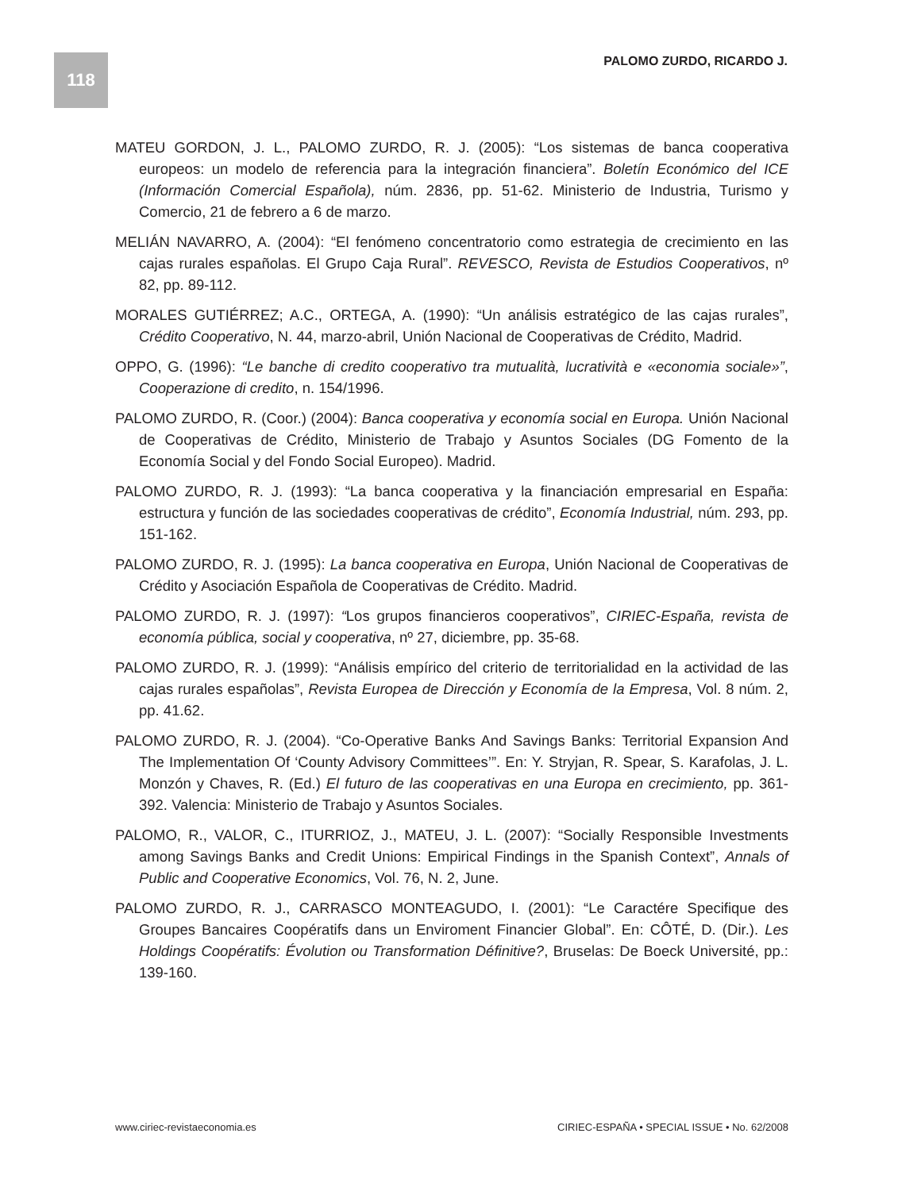118 PALOMO ZURDO, RICARDO J.
MATEU GORDON, J. L., PALOMO ZURDO, R. J. (2005): “Los sistemas de banca cooperativa europeos: un modelo de referencia para la integración financiera”. Boletín Económico del ICE (Información Comercial Española), núm. 2836, pp. 51-62. Ministerio de Industria, Turismo y Comercio, 21 de febrero a 6 de marzo.
MELIÁN NAVARRO, A. (2004): “El fenómeno concentratorio como estrategia de crecimiento en las cajas rurales españolas. El Grupo Caja Rural”. REVESCO, Revista de Estudios Cooperativos, nº 82, pp. 89-112.
MORALES GUTIÉRREZ; A.C., ORTEGA, A. (1990): “Un análisis estratégico de las cajas rurales”, Crédito Cooperativo, N. 44, marzo-abril, Unión Nacional de Cooperativas de Crédito, Madrid.
OPPO, G. (1996): “Le banche di credito cooperativo tra mutualità, lucratività e «economia sociale»”, Cooperazione di credito, n. 154/1996.
PALOMO ZURDO, R. (Coor.) (2004): Banca cooperativa y economía social en Europa. Unión Nacional de Cooperativas de Crédito, Ministerio de Trabajo y Asuntos Sociales (DG Fomento de la Economía Social y del Fondo Social Europeo). Madrid.
PALOMO ZURDO, R. J. (1993): “La banca cooperativa y la financiación empresarial en España: estructura y función de las sociedades cooperativas de crédito”, Economía Industrial, núm. 293, pp. 151-162.
PALOMO ZURDO, R. J. (1995): La banca cooperativa en Europa, Unión Nacional de Cooperativas de Crédito y Asociación Española de Cooperativas de Crédito. Madrid.
PALOMO ZURDO, R. J. (1997): “Los grupos financieros cooperativos”, CIRIEC-España, revista de economía pública, social y cooperativa, nº 27, diciembre, pp. 35-68.
PALOMO ZURDO, R. J. (1999): “Análisis empírico del criterio de territorialidad en la actividad de las cajas rurales españolas”, Revista Europea de Dirección y Economía de la Empresa, Vol. 8 núm. 2, pp. 41.62.
PALOMO ZURDO, R. J. (2004). “Co-Operative Banks And Savings Banks: Territorial Expansion And The Implementation Of ‘County Advisory Committees’”. En: Y. Stryjan, R. Spear, S. Karafolas, J. L. Monzón y Chaves, R. (Ed.) El futuro de las cooperativas en una Europa en crecimiento, pp. 361-392. Valencia: Ministerio de Trabajo y Asuntos Sociales.
PALOMO, R., VALOR, C., ITURRIOZ, J., MATEU, J. L. (2007): “Socially Responsible Investments among Savings Banks and Credit Unions: Empirical Findings in the Spanish Context”, Annals of Public and Cooperative Economics, Vol. 76, N. 2, June.
PALOMO ZURDO, R. J., CARRASCO MONTEAGUDO, I. (2001): “Le Caractére Specifique des Groupes Bancaires Coopératifs dans un Enviroment Financier Global”. En: CÔTÉ, D. (Dir.). Les Holdings Coopératifs: Évolution ou Transformation Définitive?, Bruselas: De Boeck Université, pp.: 139-160.
www.ciriec-revistaeconomia.es CIRIEC-ESPAÑA • SPECIAL ISSUE • No. 62/2008